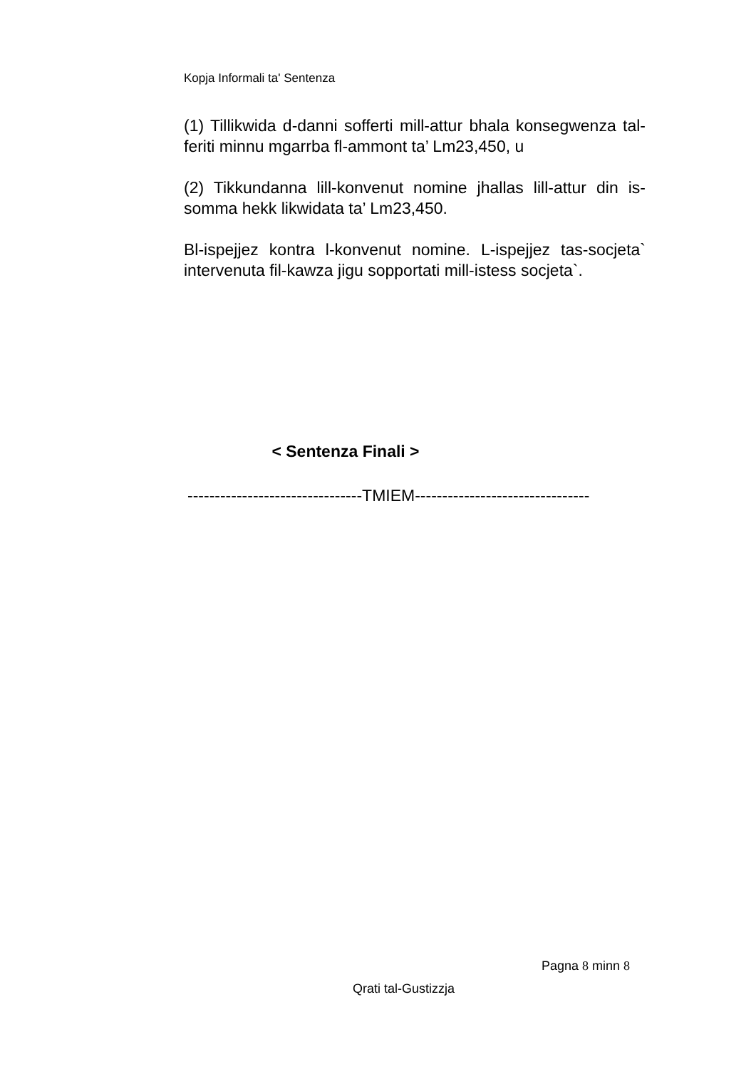Kopja Informali ta' Sentenza
(1) Tillikwida d-danni sofferti mill-attur bhala konsegwenza tal-feriti minnu mgarrba fl-ammont ta’ Lm23,450, u
(2) Tikkundanna lill-konvenut nomine jhallas lill-attur din is-somma hekk likwidata ta’ Lm23,450.
Bl-ispejjez kontra l-konvenut nomine. L-ispejjez tas-socjeta` intervenuta fil-kawza jigu sopportati mill-istess socjeta`.
< Sentenza Finali >
--------------------------------TMIEM--------------------------------
Pagna 8 minn 8
Qrati tal-Gustizzja